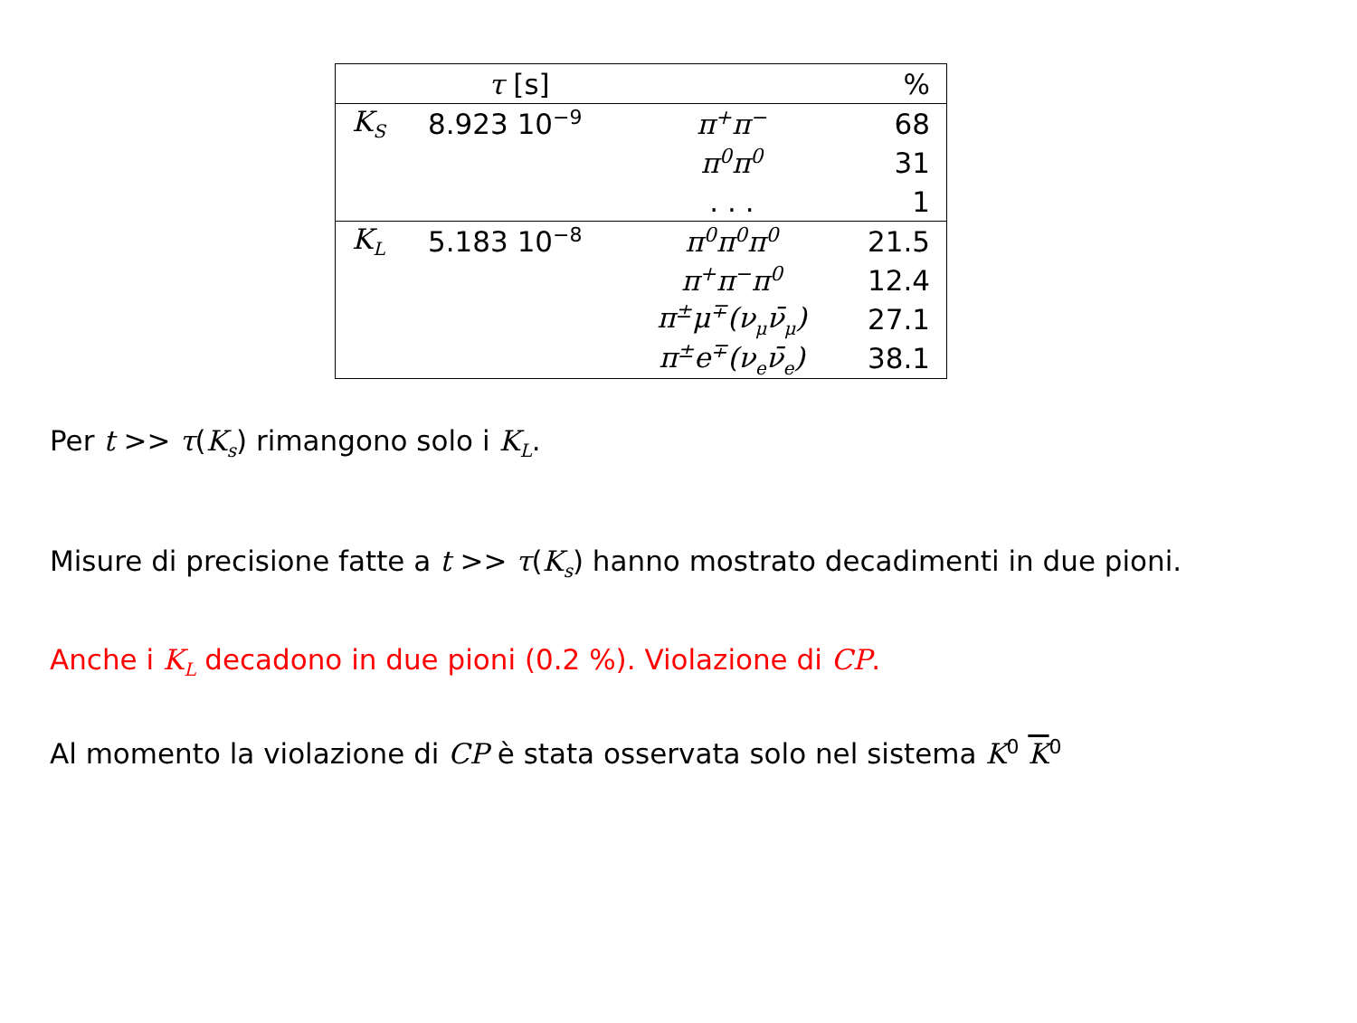| | τ [s] | | % |
| --- | --- | --- | --- |
| K<sub>S</sub> | 8.923 10<sup>−9</sup> | π<sup>+</sup>π<sup>−</sup> | 68 |
| | | π<sup>0</sup>π<sup>0</sup> | 31 |
| | | . . . | 1 |
| K<sub>L</sub> | 5.183 10<sup>−8</sup> | π<sup>0</sup>π<sup>0</sup>π<sup>0</sup> | 21.5 |
| | | π<sup>+</sup>π<sup>−</sup>π<sup>0</sup> | 12.4 |
| | | π<sup>±</sup>μ<sup>∓</sup>(ν<sub>μ</sub>ν̄<sub>μ</sub>) | 27.1 |
| | | π<sup>±</sup>e<sup>∓</sup>(ν<sub>e</sub>ν̄<sub>e</sub>) | 38.1 |
Per t >> τ(K<sub>s</sub>) rimangono solo i K<sub>L</sub>.
Misure di precisione fatte a t >> τ(K<sub>s</sub>) hanno mostrato decadimenti in due pioni.
Anche i K<sub>L</sub> decadono in due pioni (0.2 %). Violazione di CP.
Al momento la violazione di CP è stata osservata solo nel sistema K<sup>0</sup> K<sup>0</sup>